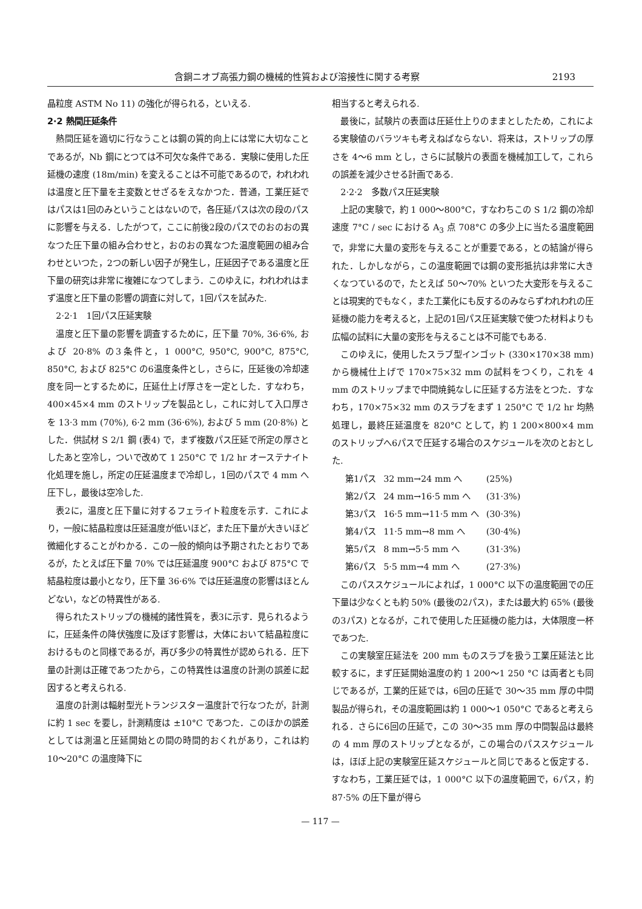含銅ニオブ高張力鋼の機械的性質および溶接性に関する考察 2193
晶粒度 ASTM No 11) の強化が得られる，といえる.
2·2 熱間圧延条件
熱間圧延を適切に行なうことは鋼の質的向上には常に大切なことであるが，Nb 鋼にとつては不可欠な条件である．実験に使用した圧延機の速度 (18m/min) を変えることは不可能であるので，われわれは温度と圧下量を主変数とせざるをえなかつた．普通，工業圧延ではパスは1回のみということはないので，各圧延パスは次の段のパスに影響を与える．したがつて，ここに前後2段のパスでのおのおの異なつた圧下量の組み合わせと，おのおの異なつた温度範囲の組み合わせといつた，2つの新しい因子が発生し，圧延因子である温度と圧下量の研究は非常に複雑になつてしまう．このゆえに，われわれはまず温度と圧下量の影響の調査に対して，1回パスを試みた.
2·2·1　1回パス圧延実験
温度と圧下量の影響を調査するために，圧下量 70%, 36·6%, および 20·8% の3条件と，1 000°C, 950°C, 900°C, 875°C, 850°C, および 825°C の6温度条件とし，さらに，圧延後の冷却速度を同一とするために，圧延仕上げ厚さを一定とした．すなわち，400×45×4 mm のストリップを製品とし，これに対して入口厚さを 13·3 mm (70%), 6·2 mm (36·6%), および 5 mm (20·8%) とした．供試材 S 2/1 鋼 (表4) で，まず複数パス圧延で所定の厚さとしたあと空冷し，ついで改めて 1 250°C で 1/2 hr オーステナイト化処理を施し，所定の圧延温度まで冷却し，1回のパスで 4 mm へ圧下し，最後は空冷した.
表2に，温度と圧下量に対するフェライト粒度を示す．これにより，一般に結晶粒度は圧延温度が低いほど，また圧下量が大きいほど微細化することがわかる．この一般的傾向は予期されたとおりであるが，たとえば圧下量 70% では圧延温度 900°C および 875°C で結晶粒度は最小となり，圧下量 36·6% では圧延温度の影響はほとんどない，などの特異性がある.
得られたストリップの機械的諸性質を，表3に示す．見られるように，圧延条件の降伏強度に及ぼす影響は，大体において結晶粒度におけるものと同様であるが，再び多少の特異性が認められる．圧下量の計測は正確であつたから，この特異性は温度の計測の誤差に起因すると考えられる.
温度の計測は輻射型光トランジスター温度計で行なつたが，計測に約 1 sec を要し，計測精度は ±10°C であつた．このほかの誤差としては測温と圧延開始との間の時間的おくれがあり，これは約 10〜20°C の温度降下に
相当すると考えられる.
最後に，試験片の表面は圧延仕上りのままとしたため，これによる実験値のバラツキも考えねばならない．将来は，ストリップの厚さを 4〜6 mm とし，さらに試験片の表面を機械加工して，これらの誤差を減少させる計画である.
2·2·2　多数パス圧延実験
上記の実験で，約 1 000〜800°C，すなわちこの S 1/2 鋼の冷却速度 7°C / sec における A<sub>3</sub> 点 708°C の多少上に当たる温度範囲で，非常に大量の変形を与えることが重要である，との結論が得られた．しかしながら，この温度範囲では鋼の変形抵抗は非常に大きくなつているので，たとえば 50〜70% といつた大変形を与えることは現実的でもなく，また工業化にも反するのみならずわれわれの圧延機の能力を考えると，上記の1回パス圧延実験で使つた材料よりも広幅の試料に大量の変形を与えることは不可能でもある.
このゆえに，使用したスラブ型インゴット (330×170×38 mm) から機械仕上げで 170×75×32 mm の試料をつくり，これを 4 mm のストリップまで中間焼鈍なしに圧延する方法をとつた．すなわち，170×75×32 mm のスラブをまず 1 250°C で 1/2 hr 均熱処理し，最終圧延温度を 820°C として，約 1 200×800×4 mm のストリップへ6パスで圧延する場合のスケジュールを次のとおとした.
| 第1パス | 32 mm→24 mm へ | (25%) |
| 第2パス | 24 mm→16·5 mm へ | (31·3%) |
| 第3パス | 16·5 mm→11·5 mm へ | (30·3%) |
| 第4パス | 11·5 mm→8 mm へ | (30·4%) |
| 第5パス | 8 mm→5·5 mm へ | (31·3%) |
| 第6パス | 5·5 mm→4 mm へ | (27·3%) |
このパススケジュールによれば，1 000°C 以下の温度範囲での圧下量は少なくとも約 50% (最後の2パス)，または最大約 65% (最後の3パス) となるが，これで使用した圧延機の能力は，大体限度一杯であつた.
この実験室圧延法を 200 mm ものスラブを扱う工業圧延法と比較するに，まず圧延開始温度の約 1 200〜1 250 °C は両者とも同じであるが，工業的圧延では，6回の圧延で 30〜35 mm 厚の中間製品が得られ，その温度範囲は約 1 000〜1 050°C であると考えられる．さらに6回の圧延で，この 30〜35 mm 厚の中間製品は最終の 4 mm 厚のストリップとなるが，この場合のパススケジュールは，ほぼ上記の実験室圧延スケジュールと同じであると仮定する．すなわち，工業圧延では，1 000°C 以下の温度範囲で，6パス，約 87·5% の圧下量が得ら
— 117 —